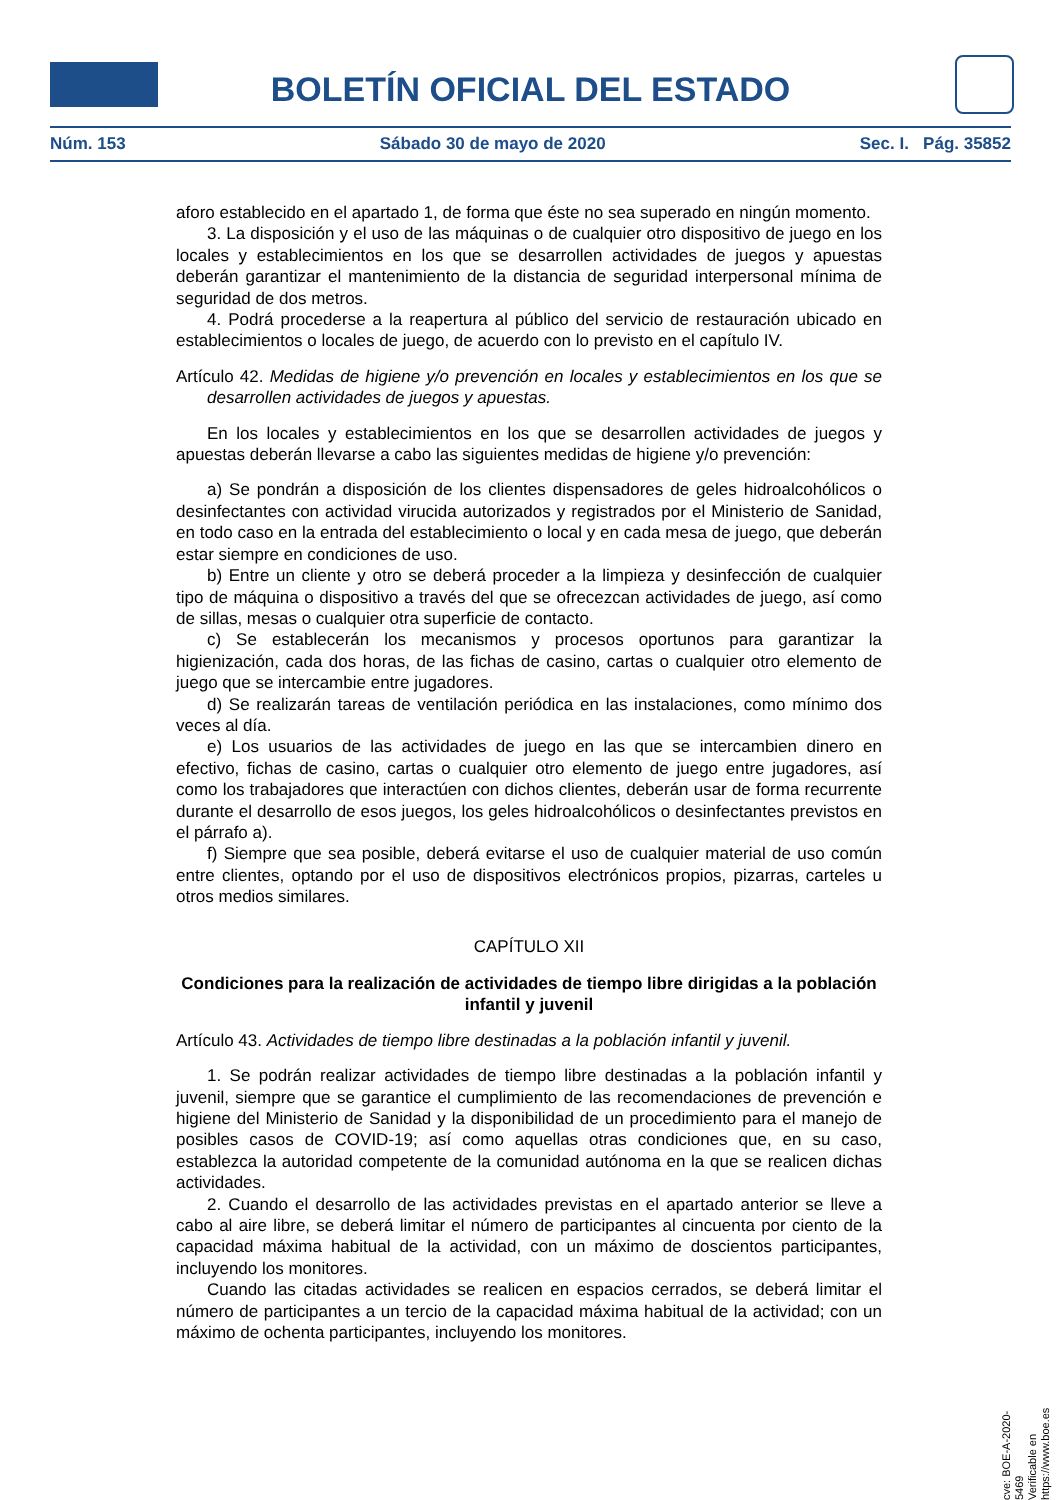BOLETÍN OFICIAL DEL ESTADO
Núm. 153 Sábado 30 de mayo de 2020 Sec. I. Pág. 35852
aforo establecido en el apartado 1, de forma que éste no sea superado en ningún momento.
3. La disposición y el uso de las máquinas o de cualquier otro dispositivo de juego en los locales y establecimientos en los que se desarrollen actividades de juegos y apuestas deberán garantizar el mantenimiento de la distancia de seguridad interpersonal mínima de seguridad de dos metros.
4. Podrá procederse a la reapertura al público del servicio de restauración ubicado en establecimientos o locales de juego, de acuerdo con lo previsto en el capítulo IV.
Artículo 42. Medidas de higiene y/o prevención en locales y establecimientos en los que se desarrollen actividades de juegos y apuestas.
En los locales y establecimientos en los que se desarrollen actividades de juegos y apuestas deberán llevarse a cabo las siguientes medidas de higiene y/o prevención:
a) Se pondrán a disposición de los clientes dispensadores de geles hidroalcohólicos o desinfectantes con actividad virucida autorizados y registrados por el Ministerio de Sanidad, en todo caso en la entrada del establecimiento o local y en cada mesa de juego, que deberán estar siempre en condiciones de uso.
b) Entre un cliente y otro se deberá proceder a la limpieza y desinfección de cualquier tipo de máquina o dispositivo a través del que se ofrecezcan actividades de juego, así como de sillas, mesas o cualquier otra superficie de contacto.
c) Se establecerán los mecanismos y procesos oportunos para garantizar la higienización, cada dos horas, de las fichas de casino, cartas o cualquier otro elemento de juego que se intercambie entre jugadores.
d) Se realizarán tareas de ventilación periódica en las instalaciones, como mínimo dos veces al día.
e) Los usuarios de las actividades de juego en las que se intercambien dinero en efectivo, fichas de casino, cartas o cualquier otro elemento de juego entre jugadores, así como los trabajadores que interactúen con dichos clientes, deberán usar de forma recurrente durante el desarrollo de esos juegos, los geles hidroalcohólicos o desinfectantes previstos en el párrafo a).
f) Siempre que sea posible, deberá evitarse el uso de cualquier material de uso común entre clientes, optando por el uso de dispositivos electrónicos propios, pizarras, carteles u otros medios similares.
CAPÍTULO XII
Condiciones para la realización de actividades de tiempo libre dirigidas a la población infantil y juvenil
Artículo 43. Actividades de tiempo libre destinadas a la población infantil y juvenil.
1. Se podrán realizar actividades de tiempo libre destinadas a la población infantil y juvenil, siempre que se garantice el cumplimiento de las recomendaciones de prevención e higiene del Ministerio de Sanidad y la disponibilidad de un procedimiento para el manejo de posibles casos de COVID-19; así como aquellas otras condiciones que, en su caso, establezca la autoridad competente de la comunidad autónoma en la que se realicen dichas actividades.
2. Cuando el desarrollo de las actividades previstas en el apartado anterior se lleve a cabo al aire libre, se deberá limitar el número de participantes al cincuenta por ciento de la capacidad máxima habitual de la actividad, con un máximo de doscientos participantes, incluyendo los monitores.
Cuando las citadas actividades se realicen en espacios cerrados, se deberá limitar el número de participantes a un tercio de la capacidad máxima habitual de la actividad; con un máximo de ochenta participantes, incluyendo los monitores.
cve: BOE-A-2020-5469
Verificable en https://www.boe.es